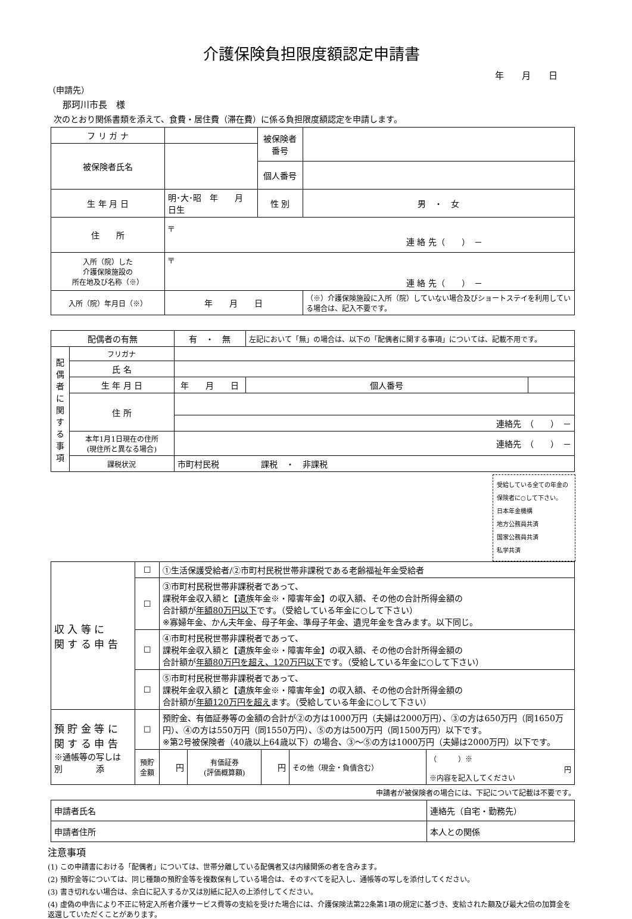介護保険負担限度額認定申請書
年　　月　　日
（申請先）
那珂川市長　様
次のとおり関係書類を添えて、食費・居住費（滞在費）に係る負担限度額認定を申請します。
| フ リ ガ ナ | | 被保険者番号 | |
| 被保険者氏名 | | | |
| | | 個人番号 | |
| 生 年 月 日 | 明･大･昭 年 月 日生 | 性 別 | 男 ・ 女 |
| 住 所 | 〒 連 絡 先（ ） － | | |
| 入所（院）した 介護保険施設の 所在地及び名称（※） | 〒 連 絡 先（ ） － | | |
| 入所（院）年月日（※） | 年 月 日 | | （※）介護保険施設に入所（院）していない場合及びショートステイを利用している場合は、記入不要です。 |
| 配偶者の有無 | | 有 ・ 無 | 左記において「無」の場合は、以下の「配偶者に関する事項」については、記載不用です。 | |
| 配偶者に関する事項 | フリガナ | | | |
| | 氏 名 | | | |
| | 生 年 月 日 | 年 月 日 | 個人番号 | |
| | 住 所 | | | |
| | | 連絡先 （ ） － | | |
| | 本年1月1日現在の住所 (現住所と異なる場合) | 連絡先 （ ） － | | |
| | 課税状況 | 市町村民税 課税 ・ 非課税 | | |
受給している全ての年金の保険者に○して下さい。
日本年金機構
地方公務員共済
国家公務員共済
私学共済
| 収 入 等 に 関 す る 申 告 | ☐ | ①生活保護受給者/②市町村民税世帯非課税である老齢福祉年金受給者 | | | | | |
| | ☐ | ③市町村民税世帯非課税者であって、 課税年金収入額と【遺族年金※・障害年金】の収入額、その他の合計所得金額の 合計額が 年額80万円以下 です。（受給している年金に○して下さい） ※寡婦年金、かん夫年金、母子年金、準母子年金、遺児年金を含みます。以下同じ。 | | | | | |
| | ☐ | ④市町村民税世帯非課税者であって、 課税年金収入額と【遺族年金※・障害年金】の収入額、その他の合計所得金額の 合計額が 年額80万円を超え、120万円以下 です。（受給している年金に○して下さい） | | | | | |
| | ☐ | ⑤市町村民税世帯非課税者であって、 課税年金収入額と【遺族年金※・障害年金】の収入額、その他の合計所得金額の 合計額が 年額120万円を超え ます。（受給している年金に○して下さい） | | | | | |
| 預 貯 金 等 に 関 す る 申 告 ※通帳等の写しは 別 添 | ☐ | 預貯金、有価証券等の金額の合計が②の方は1000万円（夫婦は2000万円）、③の方は650万円（同1650万円）、④の方は550万円（同1550万円）、⑤の方は500万円（同1500万円）以下です。 ※第2号被保険者（40歳以上64歳以下）の場合、③～⑤の方は1000万円（夫婦は2000万円）以下です。 | | | | | |
| | 預貯金額 | | 円 | 有価証券 (評価概算額) | 円 | その他（現金・負債含む） | （ ）※ 円 ※内容を記入してください |
申請者が被保険者の場合には、下記について記載は不要です。
| 申請者氏名 | 連絡先（自宅・勤務先） |
| 申請者住所 | 本人との関係 |
注意事項
(1) この申請書における「配偶者」については、世帯分離している配偶者又は内縁関係の者を含みます。
(2) 預貯金等については、同じ種類の預貯金等を複数保有している場合は、そのすべてを記入し、通帳等の写しを添付してください。
(3) 書き切れない場合は、余白に記入するか又は別紙に記入の上添付してください。
(4) 虚偽の申告により不正に特定入所者介護サービス費等の支給を受けた場合には、介護保険法第22条第1項の規定に基づき、支給された額及び最大2倍の加算金を返還していただくことがあります。